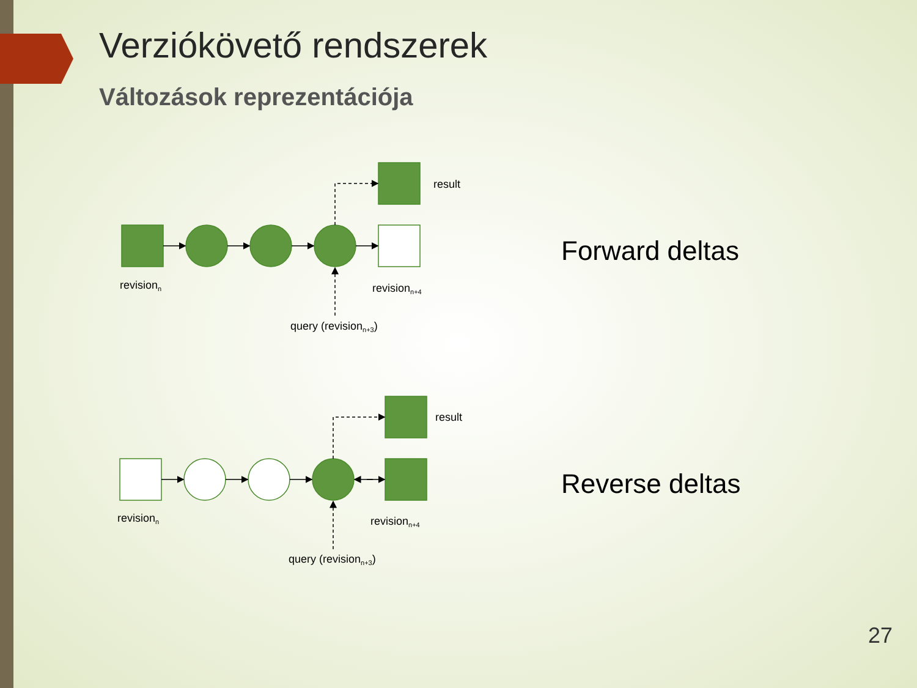Verziókövető rendszerek
Változások reprezentációja
revisionn
revisionn+4
result
query (revisionn+3)
revisionn
revisionn+4
result
query (revisionn+3)
Forward deltas
Reverse deltas
27